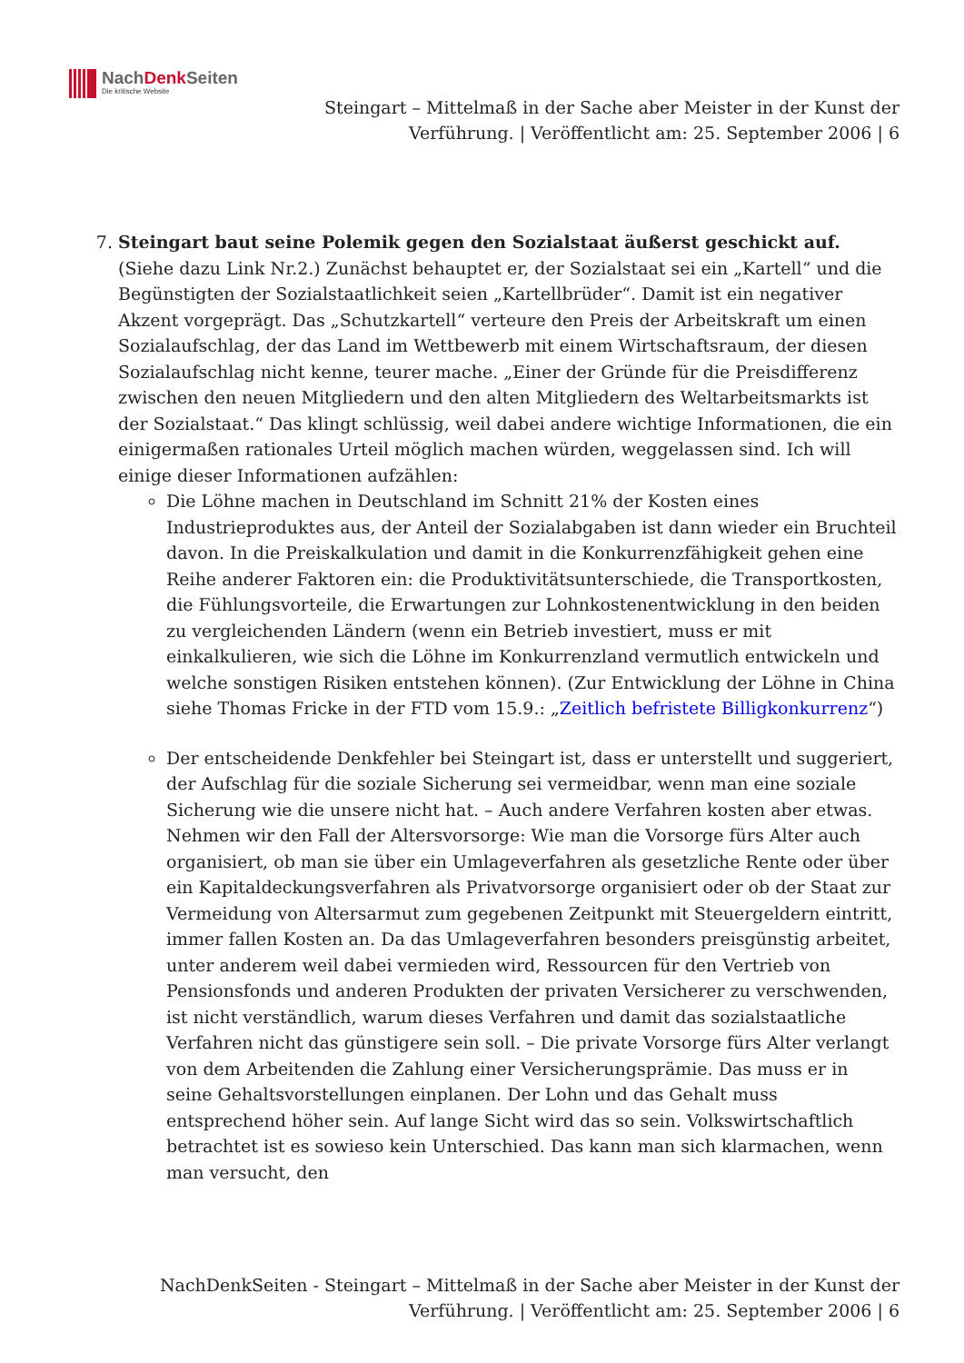NachDenk Seiten
Die kritische Website
Steingart – Mittelmaß in der Sache aber Meister in der Kunst der Verführung. | Veröffentlicht am: 25. September 2006 | 6
7. Steingart baut seine Polemik gegen den Sozialstaat äußerst geschickt auf. (Siehe dazu Link Nr.2.) Zunächst behauptet er, der Sozialstaat sei ein „Kartell“ und die Begünstigten der Sozialstaatlichkeit seien „Kartellbrüder“. Damit ist ein negativer Akzent vorgeprägt. Das „Schutzkartell“ verteure den Preis der Arbeitskraft um einen Sozialaufschlag, der das Land im Wettbewerb mit einem Wirtschaftsraum, der diesen Sozialaufschlag nicht kenne, teurer mache. „Einer der Gründe für die Preisdifferenz zwischen den neuen Mitgliedern und den alten Mitgliedern des Weltarbeitsmarkts ist der Sozialstaat.“ Das klingt schlüssig, weil dabei andere wichtige Informationen, die ein einigermaßen rationales Urteil möglich machen würden, weggelassen sind. Ich will einige dieser Informationen aufzählen:
Die Löhne machen in Deutschland im Schnitt 21% der Kosten eines Industrieproduktes aus, der Anteil der Sozialabgaben ist dann wieder ein Bruchteil davon. In die Preiskalkulation und damit in die Konkurrenzfähigkeit gehen eine Reihe anderer Faktoren ein: die Produktivitätsunterschiede, die Transportkosten, die Fühlungsvorteile, die Erwartungen zur Lohnkostenentwicklung in den beiden zu vergleichenden Ländern (wenn ein Betrieb investiert, muss er mit einkalkulieren, wie sich die Löhne im Konkurrenzland vermutlich entwickeln und welche sonstigen Risiken entstehen können). (Zur Entwicklung der Löhne in China siehe Thomas Fricke in der FTD vom 15.9.: „Zeitlich befristete Billigkonkurrenz“)
Der entscheidende Denkfehler bei Steingart ist, dass er unterstellt und suggeriert, der Aufschlag für die soziale Sicherung sei vermeidbar, wenn man eine soziale Sicherung wie die unsere nicht hat. – Auch andere Verfahren kosten aber etwas. Nehmen wir den Fall der Altersvorsorge: Wie man die Vorsorge fürs Alter auch organisiert, ob man sie über ein Umlageverfahren als gesetzliche Rente oder über ein Kapitaldeckungsverfahren als Privatvorsorge organisiert oder ob der Staat zur Vermeidung von Altersarmut zum gegebenen Zeitpunkt mit Steuergeldern eintritt, immer fallen Kosten an. Da das Umlageverfahren besonders preisgünstig arbeitet, unter anderem weil dabei vermieden wird, Ressourcen für den Vertrieb von Pensionsfonds und anderen Produkten der privaten Versicherer zu verschwenden, ist nicht verständlich, warum dieses Verfahren und damit das sozialstaatliche Verfahren nicht das günstigere sein soll. – Die private Vorsorge fürs Alter verlangt von dem Arbeitenden die Zahlung einer Versicherungsprämie. Das muss er in seine Gehaltsvorstellungen einplanen. Der Lohn und das Gehalt muss entsprechend höher sein. Auf lange Sicht wird das so sein. Volkswirtschaftlich betrachtet ist es sowieso kein Unterschied. Das kann man sich klarmachen, wenn man versucht, den
NachDenkSeiten - Steingart – Mittelmaß in der Sache aber Meister in der Kunst der Verführung. | Veröffentlicht am: 25. September 2006 | 6